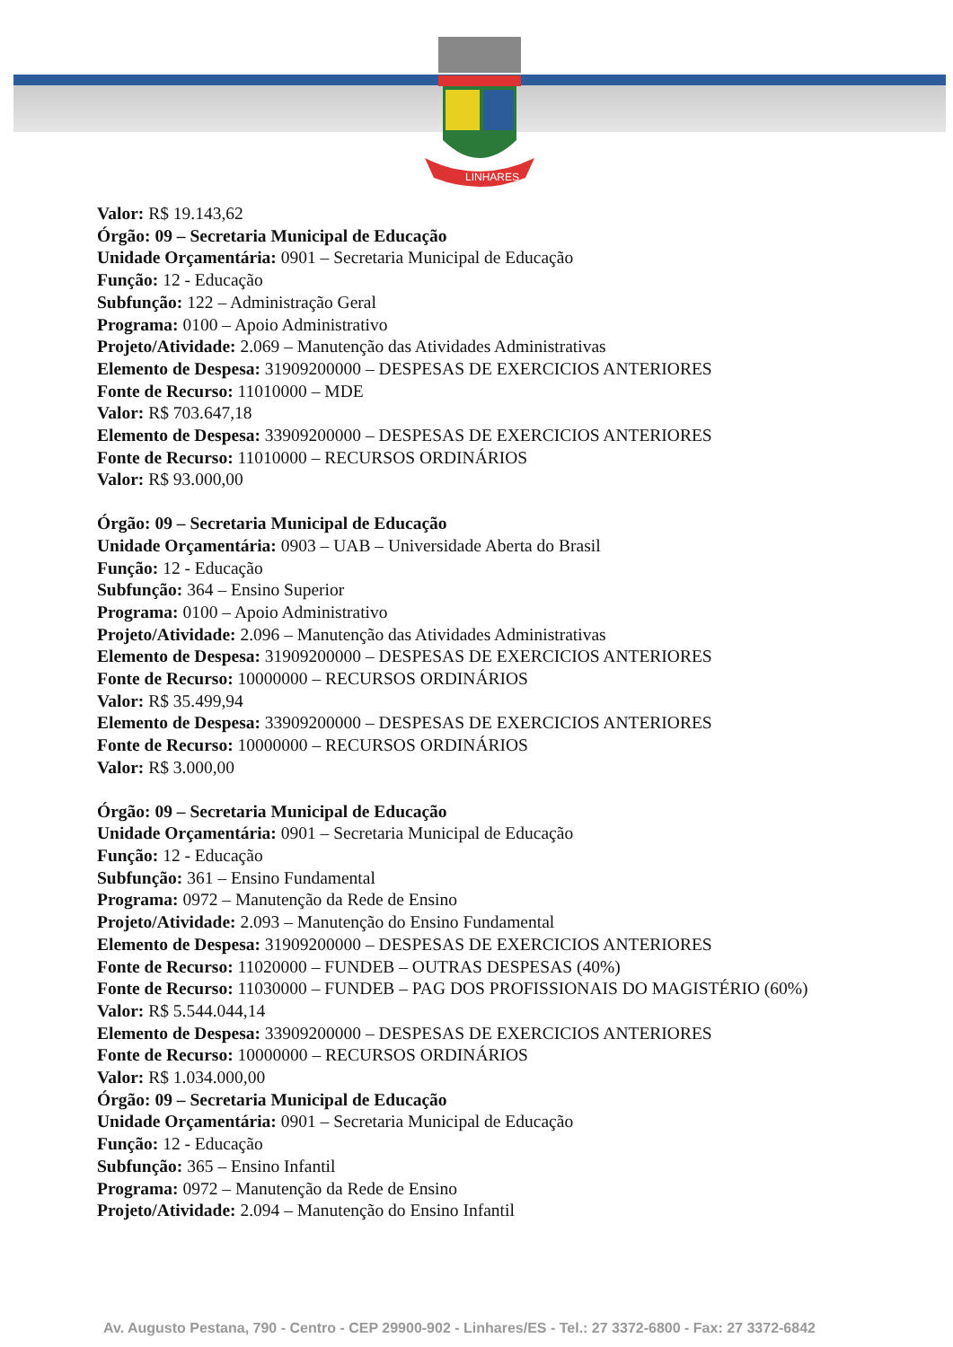LINHARES
Valor: R$ 19.143,62
Órgão: 09 – Secretaria Municipal de Educação
Unidade Orçamentária: 0901 – Secretaria Municipal de Educação
Função: 12 - Educação
Subfunção: 122 – Administração Geral
Programa: 0100 – Apoio Administrativo
Projeto/Atividade: 2.069 – Manutenção das Atividades Administrativas
Elemento de Despesa: 31909200000 – DESPESAS DE EXERCICIOS ANTERIORES
Fonte de Recurso: 11010000 – MDE
Valor: R$ 703.647,18
Elemento de Despesa: 33909200000 – DESPESAS DE EXERCICIOS ANTERIORES
Fonte de Recurso: 11010000 – RECURSOS ORDINÁRIOS
Valor: R$ 93.000,00
Órgão: 09 – Secretaria Municipal de Educação
Unidade Orçamentária: 0903 – UAB – Universidade Aberta do Brasil
Função: 12 - Educação
Subfunção: 364 – Ensino Superior
Programa: 0100 – Apoio Administrativo
Projeto/Atividade: 2.096 – Manutenção das Atividades Administrativas
Elemento de Despesa: 31909200000 – DESPESAS DE EXERCICIOS ANTERIORES
Fonte de Recurso: 10000000 – RECURSOS ORDINÁRIOS
Valor: R$ 35.499,94
Elemento de Despesa: 33909200000 – DESPESAS DE EXERCICIOS ANTERIORES
Fonte de Recurso: 10000000 – RECURSOS ORDINÁRIOS
Valor: R$ 3.000,00
Órgão: 09 – Secretaria Municipal de Educação
Unidade Orçamentária: 0901 – Secretaria Municipal de Educação
Função: 12 - Educação
Subfunção: 361 – Ensino Fundamental
Programa: 0972 – Manutenção da Rede de Ensino
Projeto/Atividade: 2.093 – Manutenção do Ensino Fundamental
Elemento de Despesa: 31909200000 – DESPESAS DE EXERCICIOS ANTERIORES
Fonte de Recurso: 11020000 – FUNDEB – OUTRAS DESPESAS (40%)
Fonte de Recurso: 11030000 – FUNDEB – PAG DOS PROFISSIONAIS DO MAGISTÉRIO (60%)
Valor: R$ 5.544.044,14
Elemento de Despesa: 33909200000 – DESPESAS DE EXERCICIOS ANTERIORES
Fonte de Recurso: 10000000 – RECURSOS ORDINÁRIOS
Valor: R$ 1.034.000,00
Órgão: 09 – Secretaria Municipal de Educação
Unidade Orçamentária: 0901 – Secretaria Municipal de Educação
Função: 12 - Educação
Subfunção: 365 – Ensino Infantil
Programa: 0972 – Manutenção da Rede de Ensino
Projeto/Atividade: 2.094 – Manutenção do Ensino Infantil
Av. Augusto Pestana, 790 - Centro - CEP 29900-902 - Linhares/ES - Tel.: 27 3372-6800 - Fax: 27 3372-6842